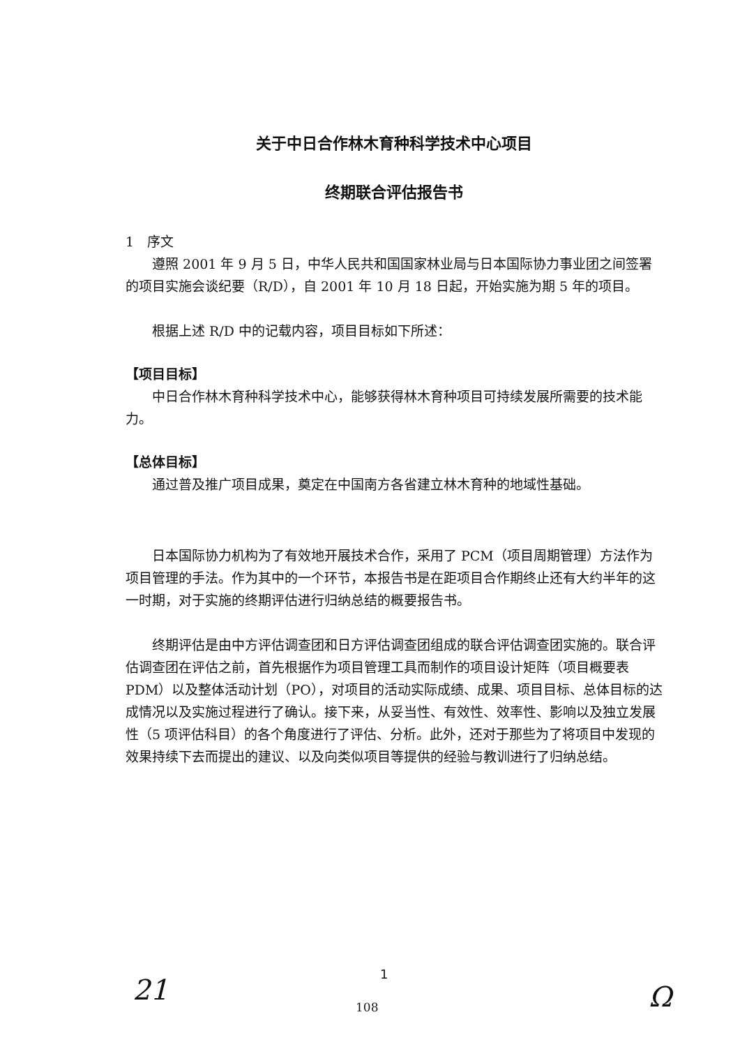关于中日合作林木育种科学技术中心项目
终期联合评估报告书
1　序文
遵照 2001 年 9 月 5 日，中华人民共和国国家林业局与日本国际协力事业团之间签署的项目实施会谈纪要（R/D），自 2001 年 10 月 18 日起，开始实施为期 5 年的项目。
根据上述 R/D 中的记载内容，项目目标如下所述：
【项目目标】
中日合作林木育种科学技术中心，能够获得林木育种项目可持续发展所需要的技术能力。
【总体目标】
通过普及推广项目成果，奠定在中国南方各省建立林木育种的地域性基础。
日本国际协力机构为了有效地开展技术合作，采用了 PCM（项目周期管理）方法作为项目管理的手法。作为其中的一个环节，本报告书是在距项目合作期终止还有大约半年的这一时期，对于实施的终期评估进行归纳总结的概要报告书。
终期评估是由中方评估调查团和日方评估调查团组成的联合评估调查团实施的。联合评估调查团在评估之前，首先根据作为项目管理工具而制作的项目设计矩阵（项目概要表 PDM）以及整体活动计划（PO），对项目的活动实际成绩、成果、项目目标、总体目标的达成情况以及实施过程进行了确认。接下来，从妥当性、有效性、效率性、影响以及独立发展性（5 项评估科目）的各个角度进行了评估、分析。此外，还对于那些为了将项目中发现的效果持续下去而提出的建议、以及向类似项目等提供的经验与教训进行了归纳总结。
1
21
108 Ω